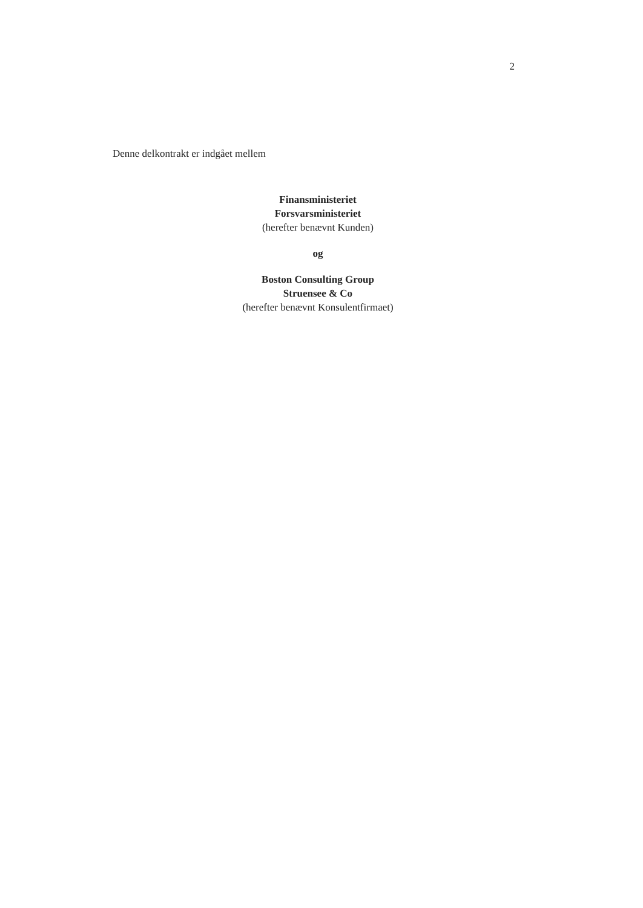2
Denne delkontrakt er indgået mellem
Finansministeriet
Forsvarsministeriet
(herefter benævnt Kunden)
og
Boston Consulting Group
Struensee & Co
(herefter benævnt Konsulentfirmaet)